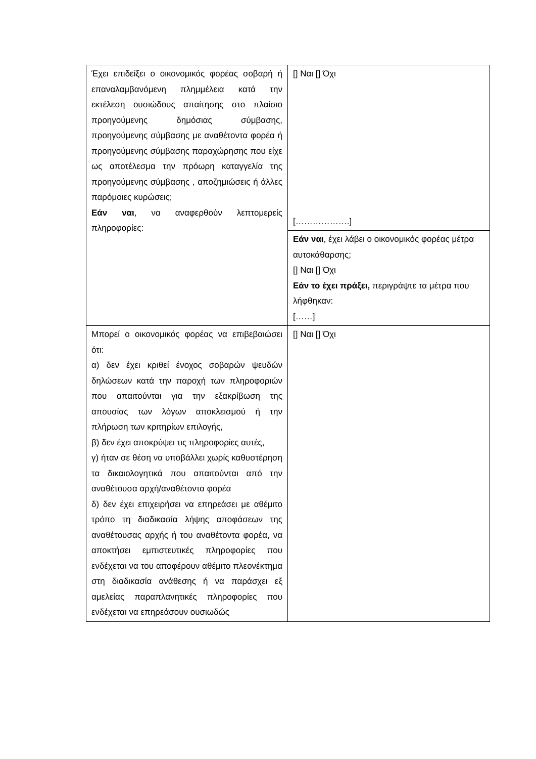| Έχει επιδείξει ο οικονομικός φορέας σοβαρή ή επαναλαμβανόμενη πλημμέλεια κατά την εκτέλεση ουσιώδους απαίτησης στο πλαίσιο προηγούμενης δημόσιας σύμβασης, προηγούμενης σύμβασης με αναθέτοντα φορέα ή προηγούμενης σύμβασης παραχώρησης που είχε ως αποτέλεσμα την πρόωρη καταγγελία της προηγούμενης σύμβασης , αποζημιώσεις ή άλλες παρόμοιες κυρώσεις; Εάν ναι , να αναφερθούν λεπτομερείς πληροφορίες: | [] Ναι [] Όχι [……………….] |
| | Εάν ναι , έχει λάβει ο οικονομικός φορέας μέτρα αυτοκάθαρσης; [] Ναι [] Όχι Εάν το έχει πράξει, περιγράψτε τα μέτρα που λήφθηκαν: [……] |
| Μπορεί ο οικονομικός φορέας να επιβεβαιώσει ότι: α) δεν έχει κριθεί ένοχος σοβαρών ψευδών δηλώσεων κατά την παροχή των πληροφοριών που απαιτούνται για την εξακρίβωση της απουσίας των λόγων αποκλεισμού ή την πλήρωση των κριτηρίων επιλογής, β) δεν έχει αποκρύψει τις πληροφορίες αυτές, γ) ήταν σε θέση να υποβάλλει χωρίς καθυστέρηση τα δικαιολογητικά που απαιτούνται από την αναθέτουσα αρχή/αναθέτοντα φορέα δ) δεν έχει επιχειρήσει να επηρεάσει με αθέμιτο τρόπο τη διαδικασία λήψης αποφάσεων της αναθέτουσας αρχής ή του αναθέτοντα φορέα, να αποκτήσει εμπιστευτικές πληροφορίες που ενδέχεται να του αποφέρουν αθέμιτο πλεονέκτημα στη διαδικασία ανάθεσης ή να παράσχει εξ αμελείας παραπλανητικές πληροφορίες που ενδέχεται να επηρεάσουν ουσιωδώς | [] Ναι [] Όχι |